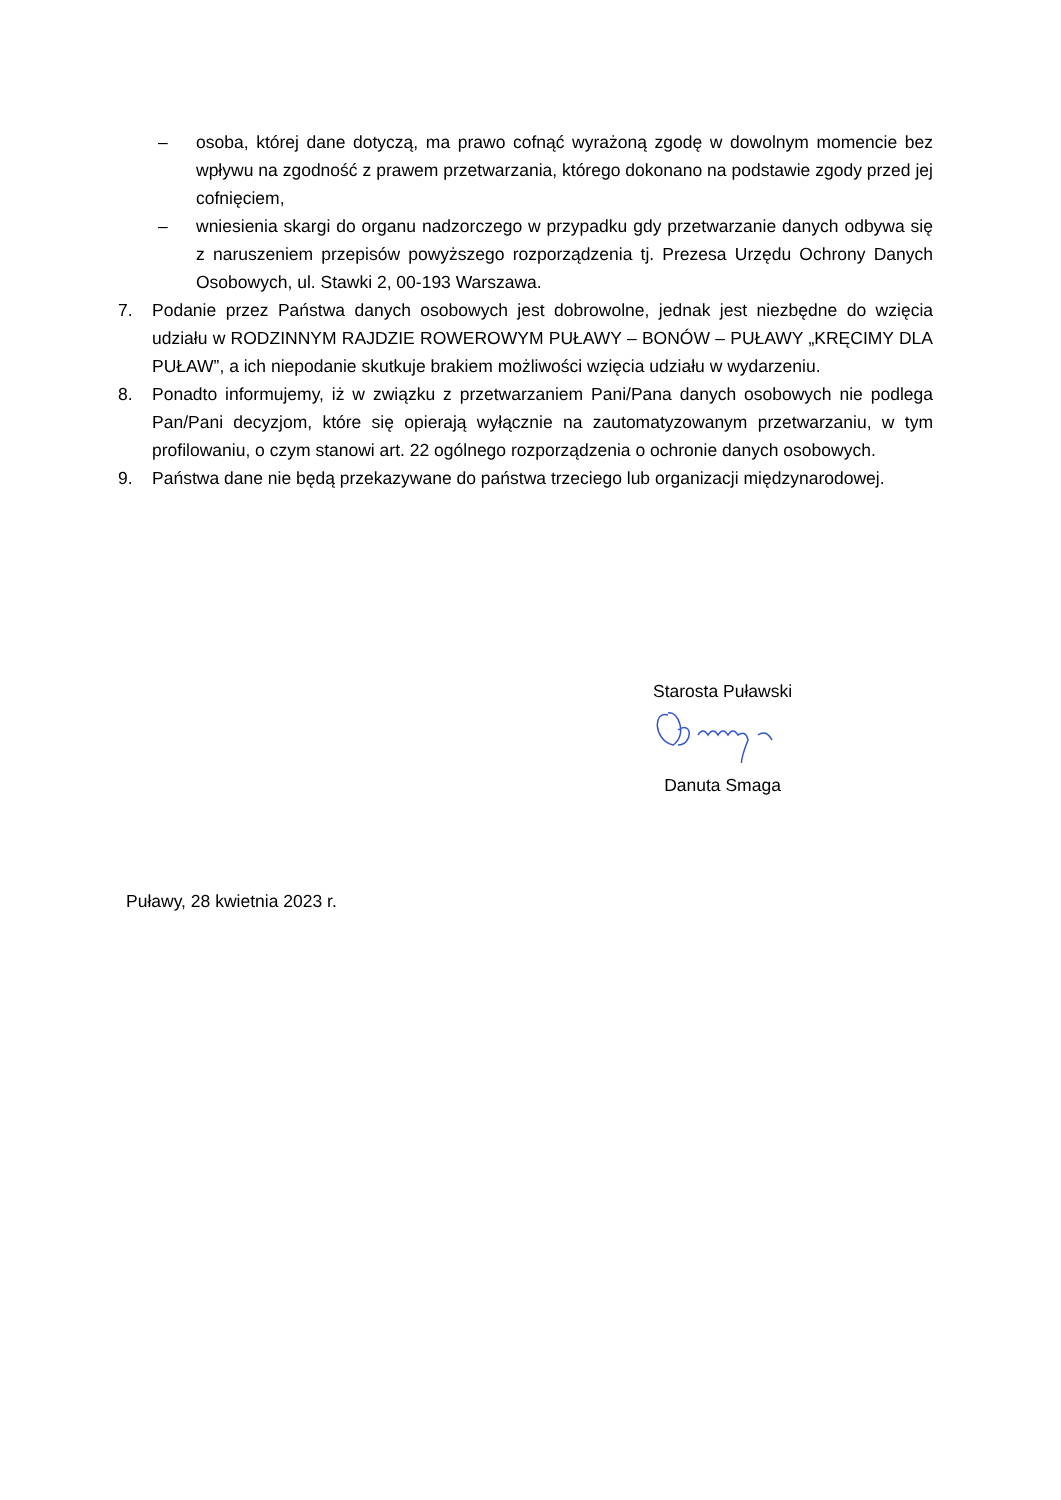– osoba, której dane dotyczą, ma prawo cofnąć wyrażoną zgodę w dowolnym momencie bez wpływu na zgodność z prawem przetwarzania, którego dokonano na podstawie zgody przed jej cofnięciem,
– wniesienia skargi do organu nadzorczego w przypadku gdy przetwarzanie danych odbywa się z naruszeniem przepisów powyższego rozporządzenia tj. Prezesa Urzędu Ochrony Danych Osobowych, ul. Stawki 2, 00-193 Warszawa.
7. Podanie przez Państwa danych osobowych jest dobrowolne, jednak jest niezbędne do wzięcia udziału w RODZINNYM RAJDZIE ROWEROWYM PUŁAWY – BONÓW – PUŁAWY „KRĘCIMY DLA PUŁAW”, a ich niepodanie skutkuje brakiem możliwości wzięcia udziału w wydarzeniu.
8. Ponadto informujemy, iż w związku z przetwarzaniem Pani/Pana danych osobowych nie podlega Pan/Pani decyzjom, które się opierają wyłącznie na zautomatyzowanym przetwarzaniu, w tym profilowaniu, o czym stanowi art. 22 ogólnego rozporządzenia o ochronie danych osobowych.
9. Państwa dane nie będą przekazywane do państwa trzeciego lub organizacji międzynarodowej.
Starosta Puławski
Danuta Smaga
Puławy, 28 kwietnia 2023 r.